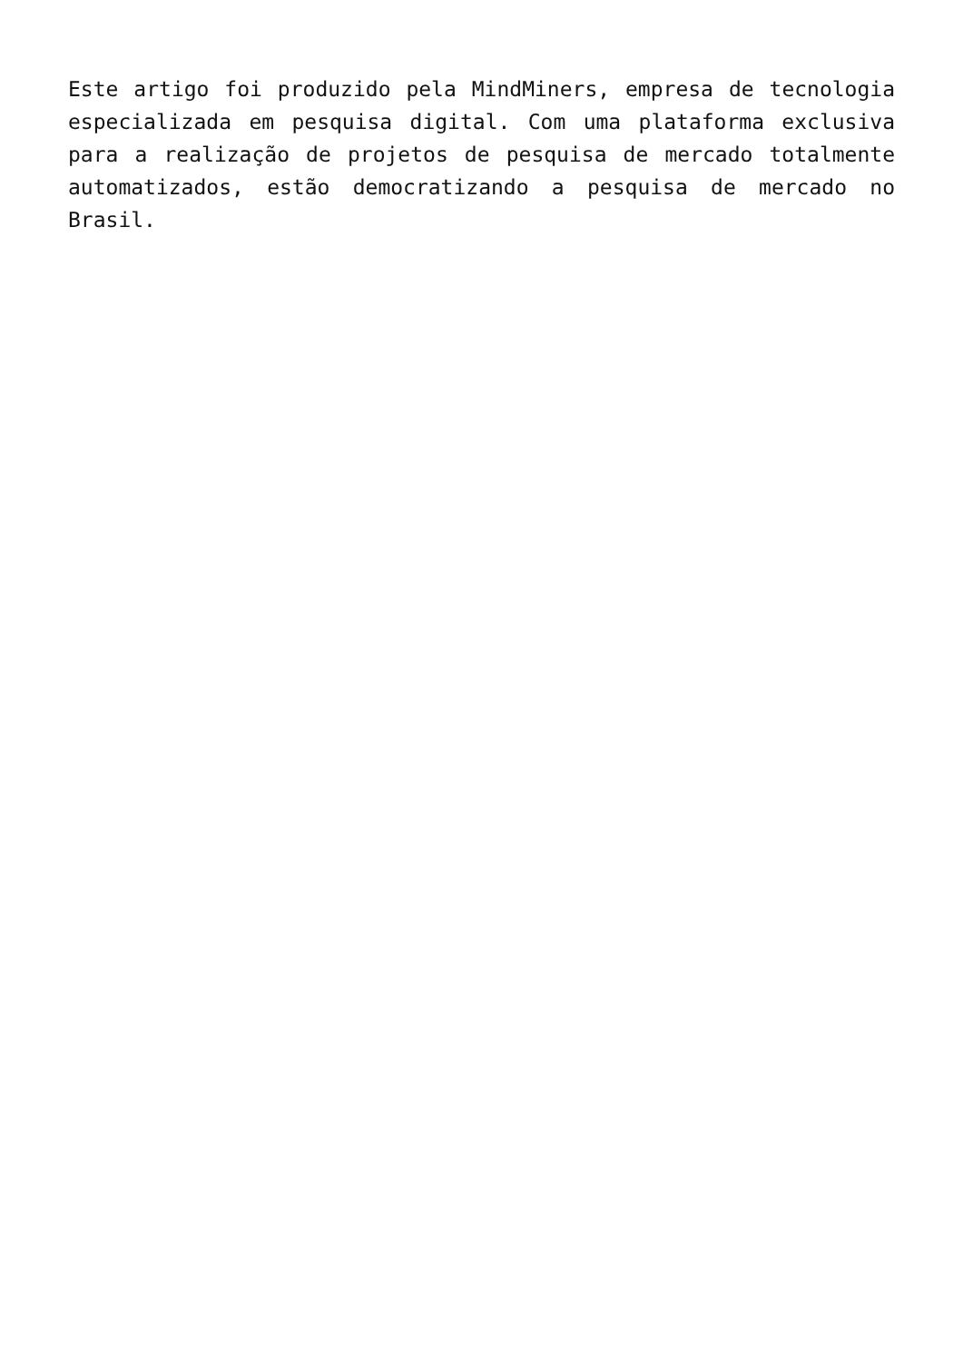Este artigo foi produzido pela MindMiners, empresa de tecnologia especializada em pesquisa digital. Com uma plataforma exclusiva para a realização de projetos de pesquisa de mercado totalmente automatizados, estão democratizando a pesquisa de mercado no Brasil.